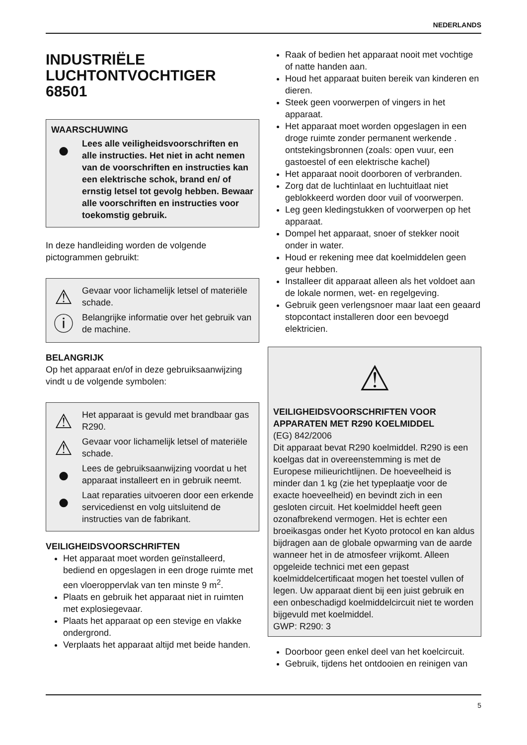NEDERLANDS
INDUSTRIËLE
LUCHTONTVOCHTIGER
68501
WAARSCHUWING
●
Lees alle veiligheidsvoorschriften en alle instructies. Het niet in acht nemen van de voorschriften en instructies kan een elektrische schok, brand en/ of ernstig letsel tot gevolg hebben. Bewaar alle voorschriften en instructies voor toekomstig gebruik.
In deze handleiding worden de volgende pictogrammen gebruikt:
⚠
Gevaar voor lichamelijk letsel of materiële schade.
ⓘ
Belangrijke informatie over het gebruik van de machine.
BELANGRIJK
Op het apparaat en/of in deze gebruiksaanwijzing vindt u de volgende symbolen:
⚠
Het apparaat is gevuld met brandbaar gas R290.
⚠
Gevaar voor lichamelijk letsel of materiële schade.
●
Lees de gebruiksaanwijzing voordat u het apparaat installeert en in gebruik neemt.
●
Laat reparaties uitvoeren door een erkende servicedienst en volg uitsluitend de instructies van de fabrikant.
VEILIGHEIDSVOORSCHRIFTEN
Het apparaat moet worden geïnstalleerd, bediend en opgeslagen in een droge ruimte met een vloeroppervlak van ten minste 9 m<sup>2</sup>.
Plaats en gebruik het apparaat niet in ruimten met explosiegevaar.
Plaats het apparaat op een stevige en vlakke ondergrond.
Verplaats het apparaat altijd met beide handen.
Raak of bedien het apparaat nooit met vochtige of natte handen aan.
Houd het apparaat buiten bereik van kinderen en dieren.
Steek geen voorwerpen of vingers in het apparaat.
Het apparaat moet worden opgeslagen in een droge ruimte zonder permanent werkende . ontstekingsbronnen (zoals: open vuur, een gastoestel of een elektrische kachel)
Het apparaat nooit doorboren of verbranden.
Zorg dat de luchtinlaat en luchtuitlaat niet geblokkeerd worden door vuil of voorwerpen.
Leg geen kledingstukken of voorwerpen op het apparaat.
Dompel het apparaat, snoer of stekker nooit onder in water.
Houd er rekening mee dat koelmiddelen geen geur hebben.
Installeer dit apparaat alleen als het voldoet aan de lokale normen, wet- en regelgeving.
Gebruik geen verlengsnoer maar laat een geaard stopcontact installeren door een bevoegd elektricien.
⚠
VEILIGHEIDSVOORSCHRIFTEN VOOR APPARATEN MET R290 KOELMIDDEL
(EG) 842/2006
Dit apparaat bevat R290 koelmiddel. R290 is een koelgas dat in overeenstemming is met de Europese milieurichtlijnen. De hoeveelheid is minder dan 1 kg (zie het typeplaatje voor de exacte hoeveelheid) en bevindt zich in een gesloten circuit. Het koelmiddel heeft geen ozonafbrekend vermogen. Het is echter een broeikasgas onder het Kyoto protocol en kan aldus bijdragen aan de globale opwarming van de aarde wanneer het in de atmosfeer vrijkomt. Alleen opgeleide technici met een gepast koelmiddelcertificaat mogen het toestel vullen of legen. Uw apparaat dient bij een juist gebruik en een onbeschadigd koelmiddelcircuit niet te worden bijgevuld met koelmiddel.
GWP: R290: 3
Doorboor geen enkel deel van het koelcircuit.
Gebruik, tijdens het ontdooien en reinigen van
5